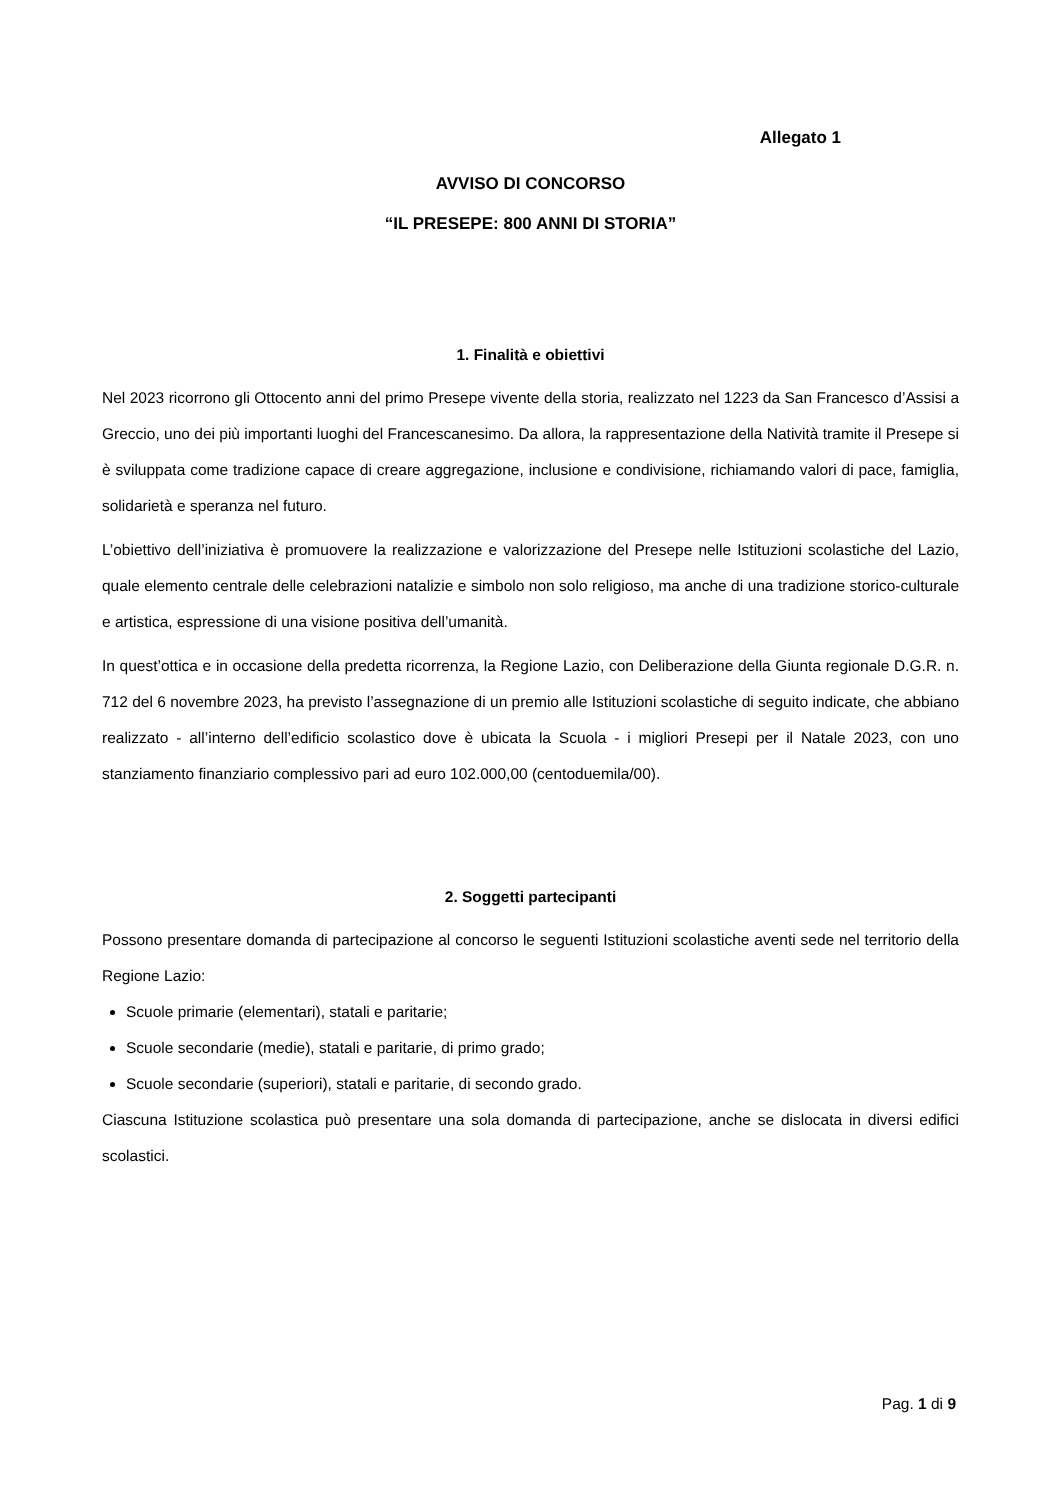Allegato 1
AVVISO DI CONCORSO
“IL PRESEPE: 800 ANNI DI STORIA”
1. Finalità e obiettivi
Nel 2023 ricorrono gli Ottocento anni del primo Presepe vivente della storia, realizzato nel 1223 da San Francesco d’Assisi a Greccio, uno dei più importanti luoghi del Francescanesimo. Da allora, la rappresentazione della Natività tramite il Presepe si è sviluppata come tradizione capace di creare aggregazione, inclusione e condivisione, richiamando valori di pace, famiglia, solidarietà e speranza nel futuro.
L’obiettivo dell’iniziativa è promuovere la realizzazione e valorizzazione del Presepe nelle Istituzioni scolastiche del Lazio, quale elemento centrale delle celebrazioni natalizie e simbolo non solo religioso, ma anche di una tradizione storico-culturale e artistica, espressione di una visione positiva dell’umanità.
In quest’ottica e in occasione della predetta ricorrenza, la Regione Lazio, con Deliberazione della Giunta regionale D.G.R. n. 712 del 6 novembre 2023, ha previsto l’assegnazione di un premio alle Istituzioni scolastiche di seguito indicate, che abbiano realizzato - all’interno dell’edificio scolastico dove è ubicata la Scuola - i migliori Presepi per il Natale 2023, con uno stanziamento finanziario complessivo pari ad euro 102.000,00 (centoduemila/00).
2. Soggetti partecipanti
Possono presentare domanda di partecipazione al concorso le seguenti Istituzioni scolastiche aventi sede nel territorio della Regione Lazio:
Scuole primarie (elementari), statali e paritarie;
Scuole secondarie (medie), statali e paritarie, di primo grado;
Scuole secondarie (superiori), statali e paritarie, di secondo grado.
Ciascuna Istituzione scolastica può presentare una sola domanda di partecipazione, anche se dislocata in diversi edifici scolastici.
Pag. 1 di 9